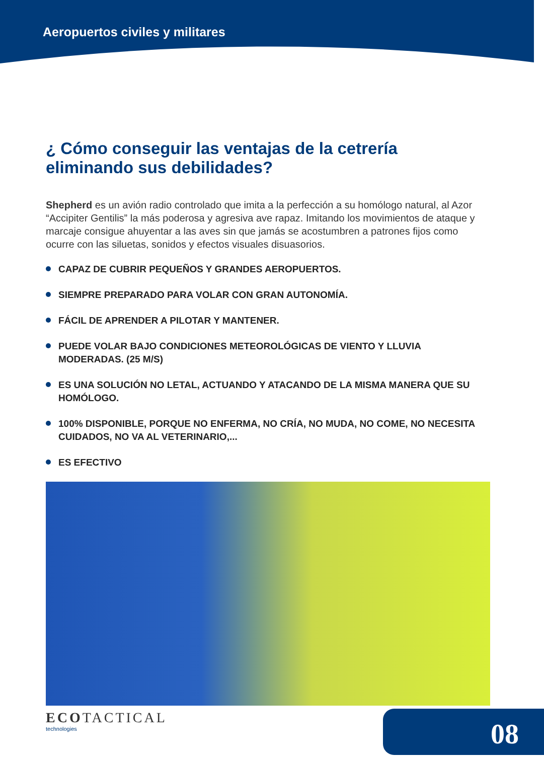Aeropuertos civiles y militares
¿ Cómo conseguir las ventajas de la cetrería eliminando sus debilidades?
Shepherd es un avión radio controlado que imita a la perfección a su homólogo natural, al Azor “Accipiter Gentilis” la más poderosa y agresiva ave rapaz. Imitando los movimientos de ataque y marcaje consigue ahuyentar a las aves sin que jamás se acostumbren a patrones fijos como ocurre con las siluetas, sonidos y efectos visuales disuasorios.
CAPAZ DE CUBRIR PEQUEÑOS Y GRANDES AEROPUERTOS.
SIEMPRE PREPARADO PARA VOLAR CON GRAN AUTONOMÍA.
FÁCIL DE APRENDER A PILOTAR Y MANTENER.
PUEDE VOLAR BAJO CONDICIONES METEOROLÓGICAS DE VIENTO Y LLUVIA MODERADAS. (25 M/S)
ES UNA SOLUCIÓN NO LETAL, ACTUANDO Y ATACANDO DE LA MISMA MANERA QUE SU HOMÓLOGO.
100% DISPONIBLE, PORQUE NO ENFERMA, NO CRÍA, NO MUDA, NO COME, NO NECESITA CUIDADOS, NO VA AL VETERINARIO,...
ES EFECTIVO
ECOTACTICAL
technologies
08